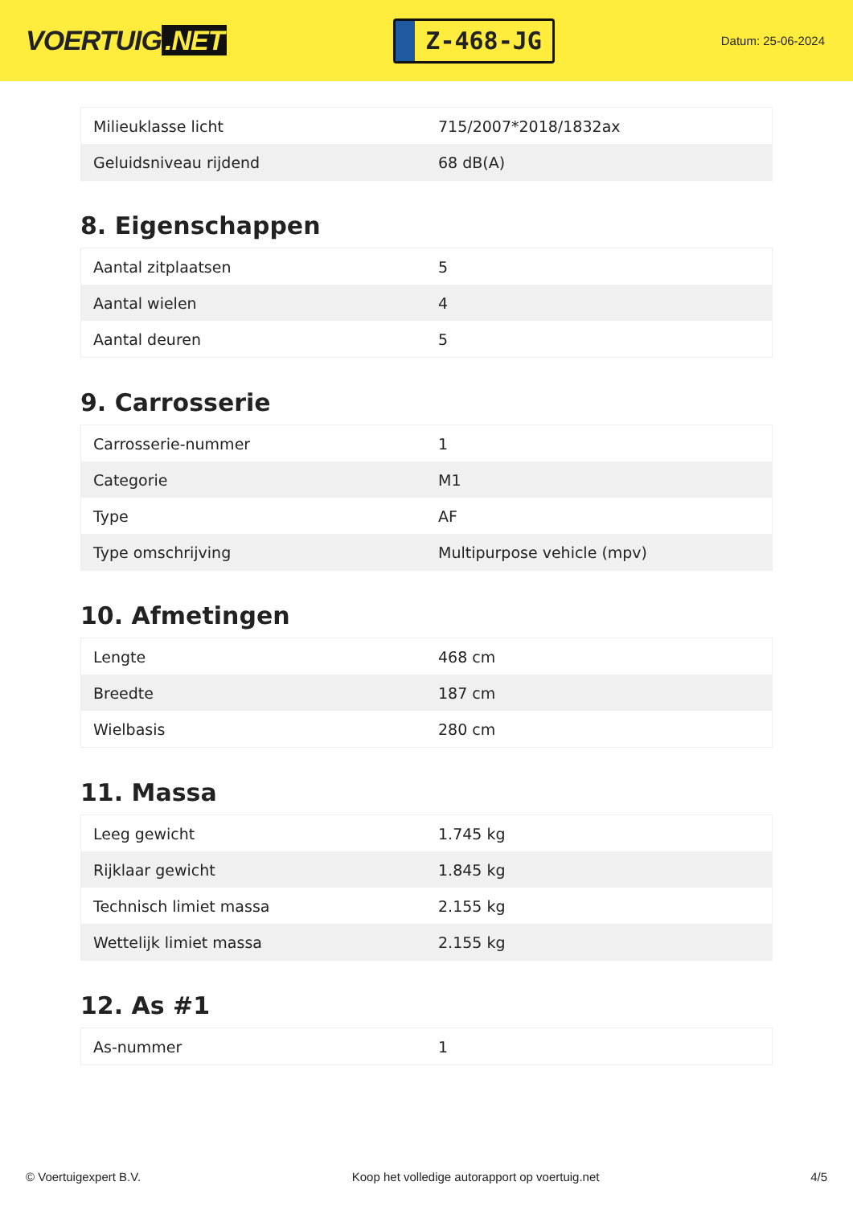VOERTUIG.NET
Z-468-JG
Datum: 25-06-2024
| Milieuklasse licht | 715/2007*2018/1832ax |
| Geluidsniveau rijdend | 68 dB(A) |
8. Eigenschappen
| Aantal zitplaatsen | 5 |
| Aantal wielen | 4 |
| Aantal deuren | 5 |
9. Carrosserie
| Carrosserie-nummer | 1 |
| Categorie | M1 |
| Type | AF |
| Type omschrijving | Multipurpose vehicle (mpv) |
10. Afmetingen
| Lengte | 468 cm |
| Breedte | 187 cm |
| Wielbasis | 280 cm |
11. Massa
| Leeg gewicht | 1.745 kg |
| Rijklaar gewicht | 1.845 kg |
| Technisch limiet massa | 2.155 kg |
| Wettelijk limiet massa | 2.155 kg |
12. As #1
| As-nummer | 1 |
© Voertuigexpert B.V. Koop het volledige autorapport op voertuig.net 4/5